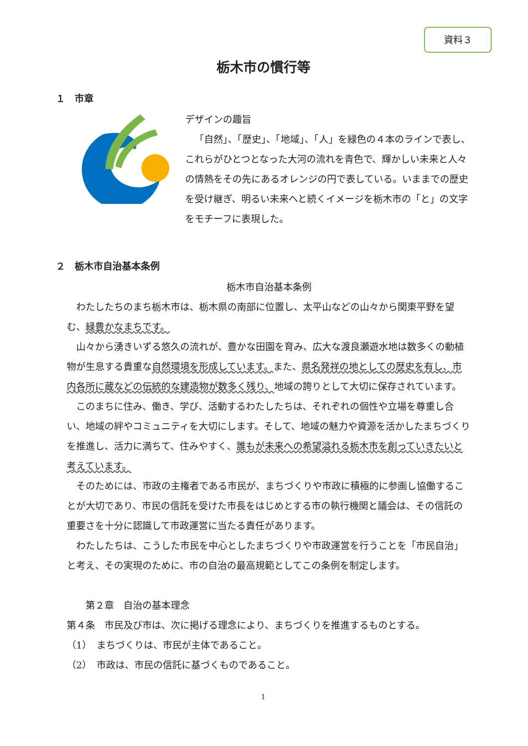資料３
栃木市の慣行等
１　市章
デザインの趣旨
「自然」、「歴史」、「地域」、「人」を緑色の４本のラインで表し、これらがひとつとなった大河の流れを青色で、輝かしい未来と人々の情熱をその先にあるオレンジの円で表している。いままでの歴史を受け継ぎ、明るい未来へと続くイメージを栃木市の「と」の文字をモチーフに表現した。
２　栃木市自治基本条例
栃木市自治基本条例
わたしたちのまち栃木市は、栃木県の南部に位置し、太平山などの山々から関東平野を望む、緑豊かなまちです。
山々から湧きいずる悠久の流れが、豊かな田園を育み、広大な渡良瀬遊水地は数多くの動植物が生息する貴重な自然環境を形成しています。また、県名発祥の地としての歴史を有し、市内各所に蔵などの伝統的な建造物が数多く残り、地域の誇りとして大切に保存されています。
このまちに住み、働き、学び、活動するわたしたちは、それぞれの個性や立場を尊重し合い、地域の絆やコミュニティを大切にします。そして、地域の魅力や資源を活かしたまちづくりを推進し、活力に満ちて、住みやすく、誰もが未来への希望溢れる栃木市を創っていきたいと考えています。
そのためには、市政の主権者である市民が、まちづくりや市政に積極的に参画し協働することが大切であり、市民の信託を受けた市長をはじめとする市の執行機関と議会は、その信託の重要さを十分に認識して市政運営に当たる責任があります。
わたしたちは、こうした市民を中心としたまちづくりや市政運営を行うことを「市民自治」と考え、その実現のために、市の自治の最高規範としてこの条例を制定します。
第２章　自治の基本理念
第４条　市民及び市は、次に掲げる理念により、まちづくりを推進するものとする。
（1）　まちづくりは、市民が主体であること。
（2）　市政は、市民の信託に基づくものであること。
1